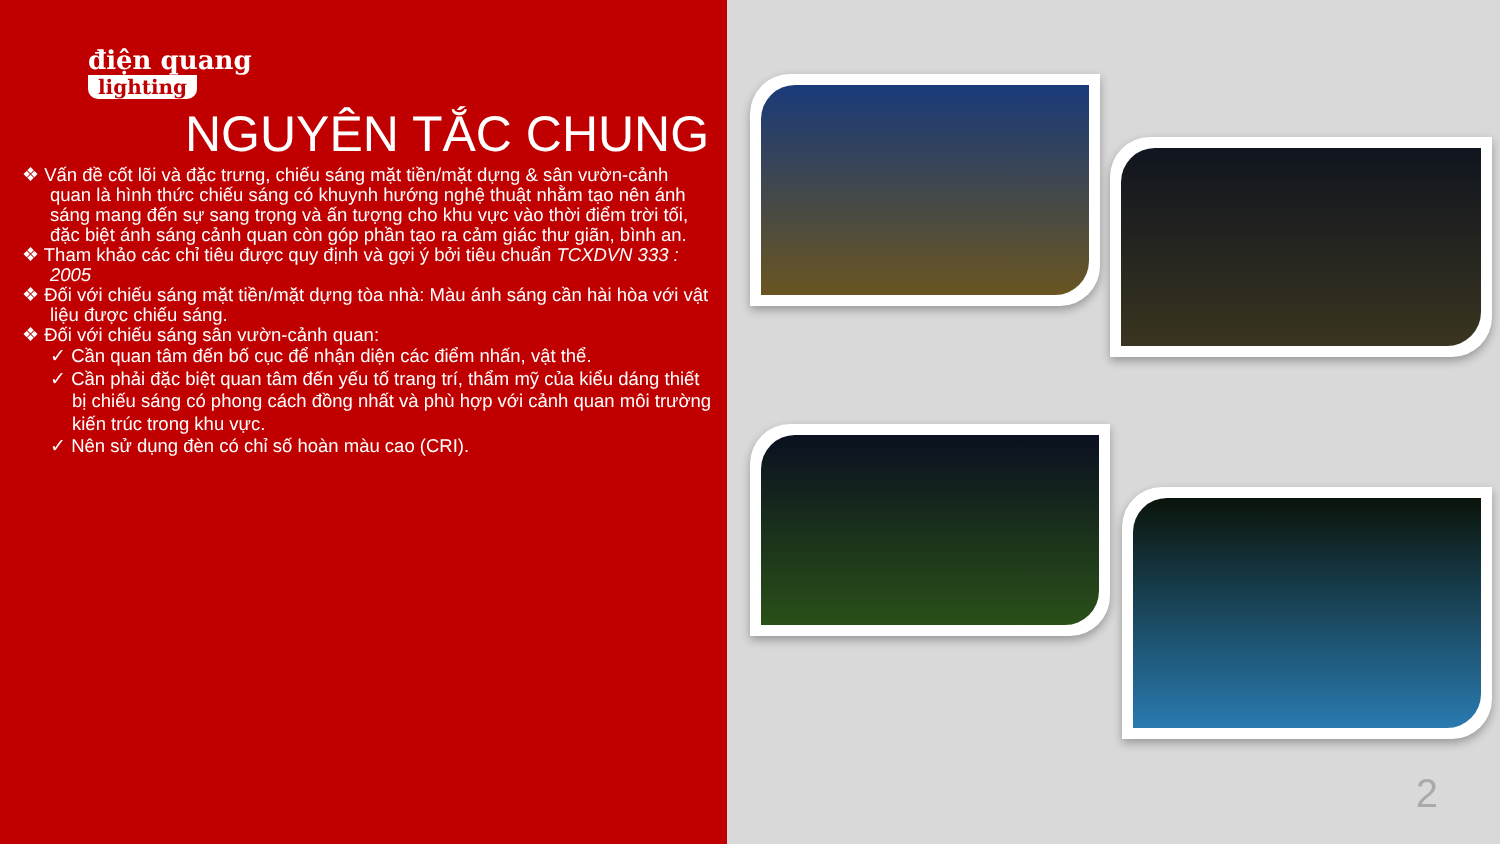điện quang
lighting
NGUYÊN TẮC CHUNG
❖ Vấn đề cốt lõi và đặc trưng, chiếu sáng mặt tiền/mặt dựng & sân vườn-cảnh quan là hình thức chiếu sáng có khuynh hướng nghệ thuật nhằm tạo nên ánh sáng mang đến sự sang trọng và ấn tượng cho khu vực vào thời điểm trời tối, đặc biệt ánh sáng cảnh quan còn góp phần tạo ra cảm giác thư giãn, bình an.
❖ Tham khảo các chỉ tiêu được quy định và gợi ý bởi tiêu chuẩn TCXDVN 333 : 2005
❖ Đối với chiếu sáng mặt tiền/mặt dựng tòa nhà: Màu ánh sáng cần hài hòa với vật liệu được chiếu sáng.
❖ Đối với chiếu sáng sân vườn-cảnh quan:
✓ Cần quan tâm đến bố cục để nhận diện các điểm nhấn, vật thể.
✓ Cần phải đặc biệt quan tâm đến yếu tố trang trí, thẩm mỹ của kiểu dáng thiết bị chiếu sáng có phong cách đồng nhất và phù hợp với cảnh quan môi trường kiến trúc trong khu vực.
✓ Nên sử dụng đèn có chỉ số hoàn màu cao (CRI).
2